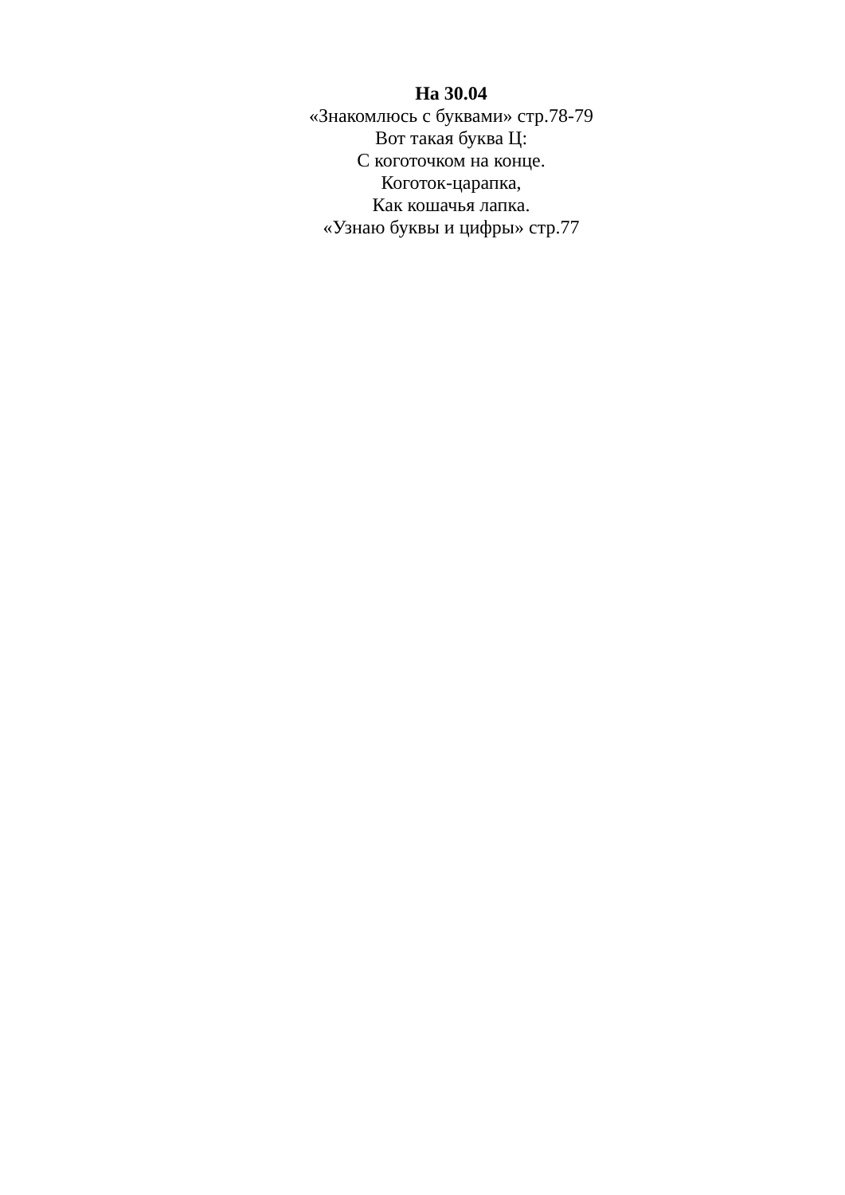На 30.04
«Знакомлюсь с буквами» стр.78-79
Вот такая буква Ц:
С коготочком на конце.
Коготок-царапка,
Как кошачья лапка.
«Узнаю буквы и цифры» стр.77